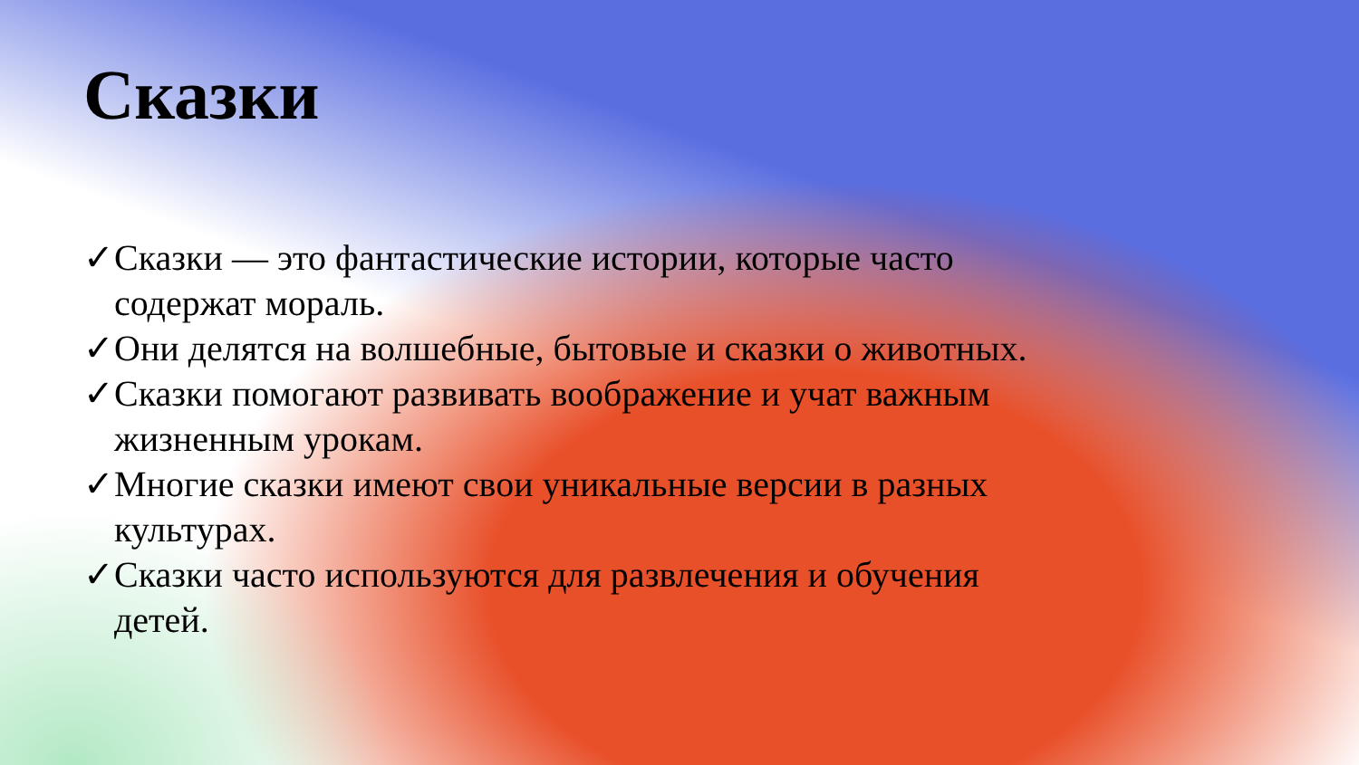Сказки
✓Сказки — это фантастические истории, которые часто содержат мораль.
✓Они делятся на волшебные, бытовые и сказки о животных.
✓Сказки помогают развивать воображение и учат важным жизненным урокам.
✓Многие сказки имеют свои уникальные версии в разных культурах.
✓Сказки часто используются для развлечения и обучения детей.